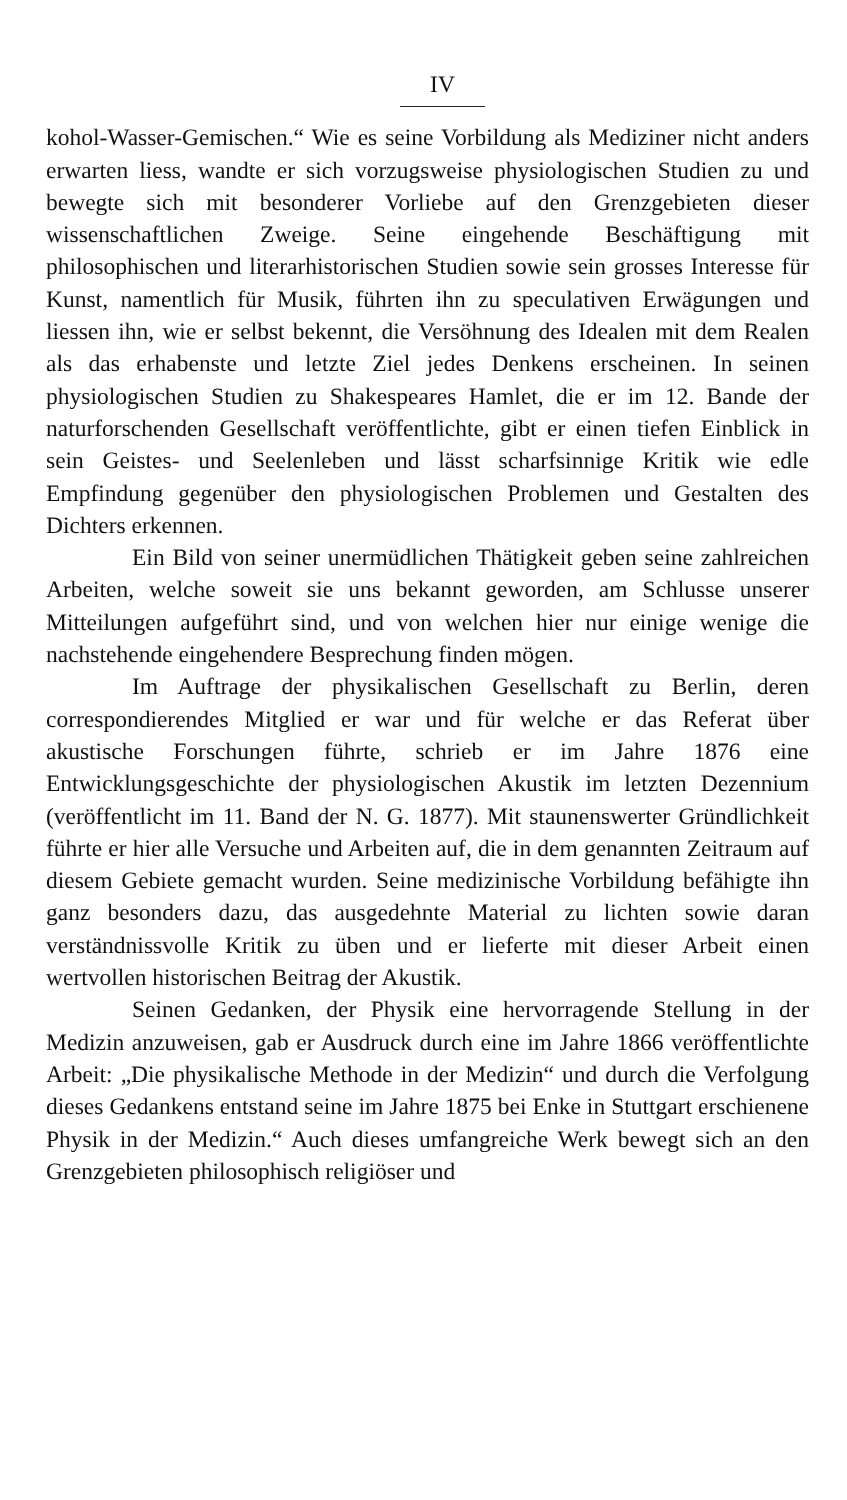IV
kohol-Wasser-Gemischen.“ Wie es seine Vorbildung als Mediziner nicht anders erwarten liess, wandte er sich vorzugsweise physiologischen Studien zu und bewegte sich mit besonderer Vorliebe auf den Grenzgebieten dieser wissenschaftlichen Zweige. Seine eingehende Beschäftigung mit philosophischen und literarhistorischen Studien sowie sein grosses Interesse für Kunst, namentlich für Musik, führten ihn zu speculativen Erwägungen und liessen ihn, wie er selbst bekennt, die Versöhnung des Idealen mit dem Realen als das erhabenste und letzte Ziel jedes Denkens erscheinen. In seinen physiologischen Studien zu Shakespeares Hamlet, die er im 12. Bande der naturforschenden Gesellschaft veröffentlichte, gibt er einen tiefen Einblick in sein Geistes- und Seelenleben und lässt scharfsinnige Kritik wie edle Empfindung gegenüber den physiologischen Problemen und Gestalten des Dichters erkennen.
Ein Bild von seiner unermüdlichen Thätigkeit geben seine zahlreichen Arbeiten, welche soweit sie uns bekannt geworden, am Schlusse unserer Mitteilungen aufgeführt sind, und von welchen hier nur einige wenige die nachstehende eingehendere Besprechung finden mögen.
Im Auftrage der physikalischen Gesellschaft zu Berlin, deren correspondierendes Mitglied er war und für welche er das Referat über akustische Forschungen führte, schrieb er im Jahre 1876 eine Entwicklungsgeschichte der physiologischen Akustik im letzten Dezennium (veröffentlicht im 11. Band der N. G. 1877). Mit staunenswerter Gründlichkeit führte er hier alle Versuche und Arbeiten auf, die in dem genannten Zeitraum auf diesem Gebiete gemacht wurden. Seine medizinische Vorbildung befähigte ihn ganz besonders dazu, das ausgedehnte Material zu lichten sowie daran verständnissvolle Kritik zu üben und er lieferte mit dieser Arbeit einen wertvollen historischen Beitrag der Akustik.
Seinen Gedanken, der Physik eine hervorragende Stellung in der Medizin anzuweisen, gab er Ausdruck durch eine im Jahre 1866 veröffentlichte Arbeit: „Die physikalische Methode in der Medizin“ und durch die Verfolgung dieses Gedankens entstand seine im Jahre 1875 bei Enke in Stuttgart erschienene Physik in der Medizin.“ Auch dieses umfangreiche Werk bewegt sich an den Grenzgebieten philosophisch religiöser und